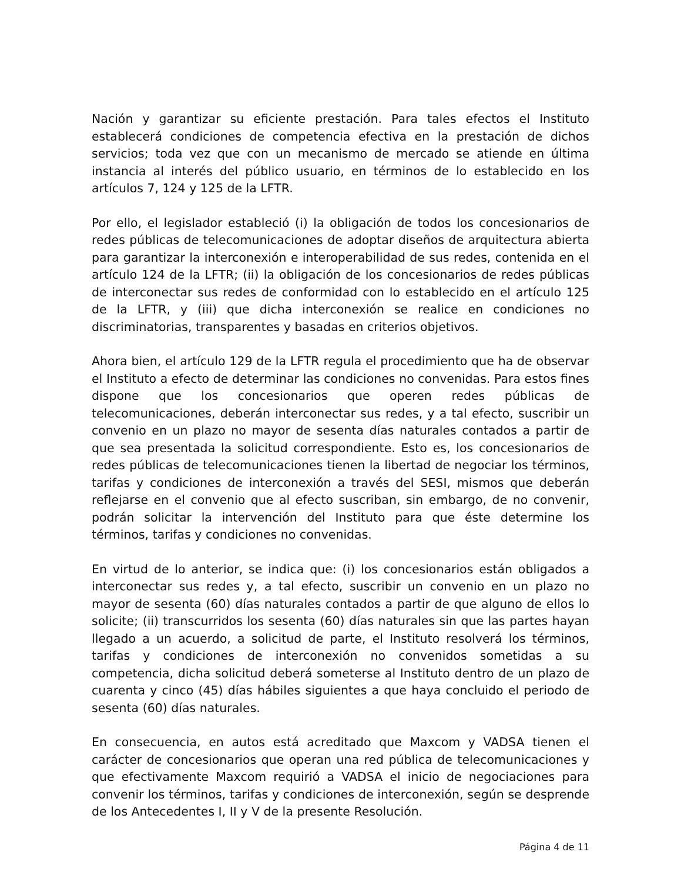Nación y garantizar su eficiente prestación. Para tales efectos el Instituto establecerá condiciones de competencia efectiva en la prestación de dichos servicios; toda vez que con un mecanismo de mercado se atiende en última instancia al interés del público usuario, en términos de lo establecido en los artículos 7, 124 y 125 de la LFTR.
Por ello, el legislador estableció (i) la obligación de todos los concesionarios de redes públicas de telecomunicaciones de adoptar diseños de arquitectura abierta para garantizar la interconexión e interoperabilidad de sus redes, contenida en el artículo 124 de la LFTR; (ii) la obligación de los concesionarios de redes públicas de interconectar sus redes de conformidad con lo establecido en el artículo 125 de la LFTR, y (iii) que dicha interconexión se realice en condiciones no discriminatorias, transparentes y basadas en criterios objetivos.
Ahora bien, el artículo 129 de la LFTR regula el procedimiento que ha de observar el Instituto a efecto de determinar las condiciones no convenidas. Para estos fines dispone que los concesionarios que operen redes públicas de telecomunicaciones, deberán interconectar sus redes, y a tal efecto, suscribir un convenio en un plazo no mayor de sesenta días naturales contados a partir de que sea presentada la solicitud correspondiente. Esto es, los concesionarios de redes públicas de telecomunicaciones tienen la libertad de negociar los términos, tarifas y condiciones de interconexión a través del SESI, mismos que deberán reflejarse en el convenio que al efecto suscriban, sin embargo, de no convenir, podrán solicitar la intervención del Instituto para que éste determine los términos, tarifas y condiciones no convenidas.
En virtud de lo anterior, se indica que: (i) los concesionarios están obligados a interconectar sus redes y, a tal efecto, suscribir un convenio en un plazo no mayor de sesenta (60) días naturales contados a partir de que alguno de ellos lo solicite; (ii) transcurridos los sesenta (60) días naturales sin que las partes hayan llegado a un acuerdo, a solicitud de parte, el Instituto resolverá los términos, tarifas y condiciones de interconexión no convenidos sometidas a su competencia, dicha solicitud deberá someterse al Instituto dentro de un plazo de cuarenta y cinco (45) días hábiles siguientes a que haya concluido el periodo de sesenta (60) días naturales.
En consecuencia, en autos está acreditado que Maxcom y VADSA tienen el carácter de concesionarios que operan una red pública de telecomunicaciones y que efectivamente Maxcom requirió a VADSA el inicio de negociaciones para convenir los términos, tarifas y condiciones de interconexión, según se desprende de los Antecedentes I, II y V de la presente Resolución.
Página 4 de 11